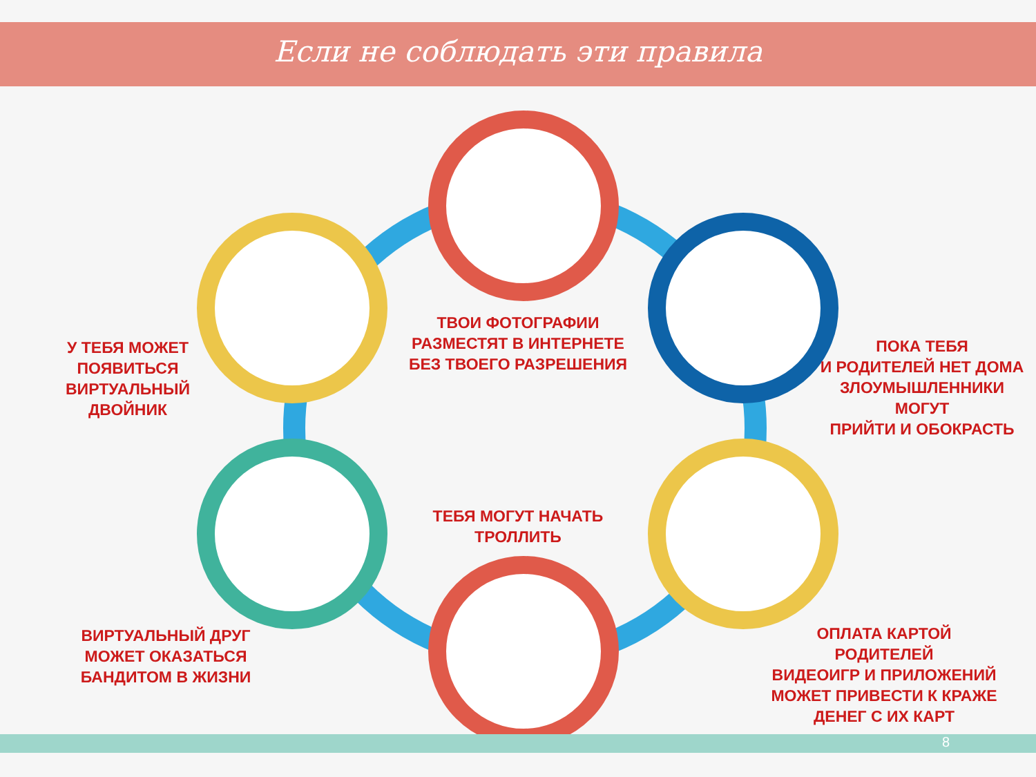Если не соблюдать эти правила
ТВОИ ФОТОГРАФИИ
РАЗМЕСТЯТ В ИНТЕРНЕТЕ
БЕЗ ТВОЕГО РАЗРЕШЕНИЯ
У ТЕБЯ МОЖЕТ
ПОЯВИТЬСЯ
ВИРТУАЛЬНЫЙ ДВОЙНИК
ПОКА ТЕБЯ
И РОДИТЕЛЕЙ НЕТ ДОМА
ЗЛОУМЫШЛЕННИКИ МОГУТ
ПРИЙТИ И ОБОКРАСТЬ
ТЕБЯ МОГУТ НАЧАТЬ
ТРОЛЛИТЬ
ВИРТУАЛЬНЫЙ ДРУГ
МОЖЕТ ОКАЗАТЬСЯ
БАНДИТОМ В ЖИЗНИ
ОПЛАТА КАРТОЙ РОДИТЕЛЕЙ
ВИДЕОИГР И ПРИЛОЖЕНИЙ
МОЖЕТ ПРИВЕСТИ К КРАЖЕ
ДЕНЕГ С ИХ КАРТ
8